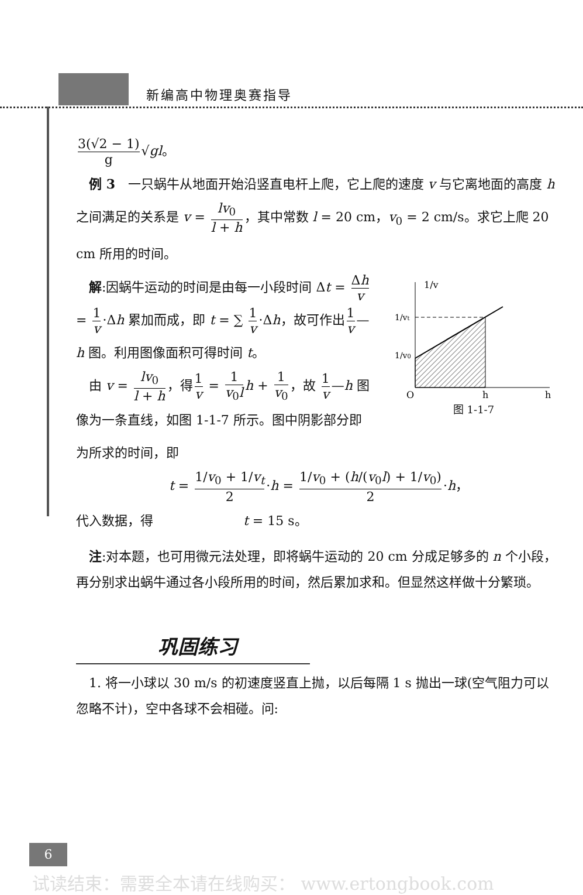新编高中物理奥赛指导
3(√2 − 1) g √gl。
　例 3　一只蜗牛从地面开始沿竖直电杆上爬，它上爬的速度 v 与它离地面的高度 h 之间满足的关系是 v = lv<sub>0</sub> l + h ，其中常数 l = 20 cm，v<sub>0</sub> = 2 cm/s。求它上爬 20 cm 所用的时间。
1/v
1/vt
1/v0
O
h
h
图 1-1-7
　解:因蜗牛运动的时间是由每一小段时间 Δt = Δh v = 1 v ·Δh 累加而成，即 t = ∑ 1 v ·Δh，故可作出 1 v —h 图。利用图像面积可得时间 t。
　由 v = lv<sub>0</sub> l + h ，得 1 v = 1 v<sub>0</sub>l h + 1 v<sub>0</sub> ，故 1 v —h 图像为一条直线，如图 1-1-7 所示。图中阴影部分即为所求的时间，即
t = 1/v<sub>0</sub> + 1/v<sub>t</sub> 2 ·h = 1/v<sub>0</sub> + (h/(v<sub>0</sub>l) + 1/v<sub>0</sub>) 2 ·h，
代入数据，得　　　　　　　t = 15 s。
　注:对本题，也可用微元法处理，即将蜗牛运动的 20 cm 分成足够多的 n 个小段，再分别求出蜗牛通过各小段所用的时间，然后累加求和。但显然这样做十分繁琐。
巩固练习
　1. 将一小球以 30 m/s 的初速度竖直上抛，以后每隔 1 s 抛出一球(空气阻力可以忽略不计)，空中各球不会相碰。问:
6
试读结束：需要全本请在线购买： www.ertongbook.com